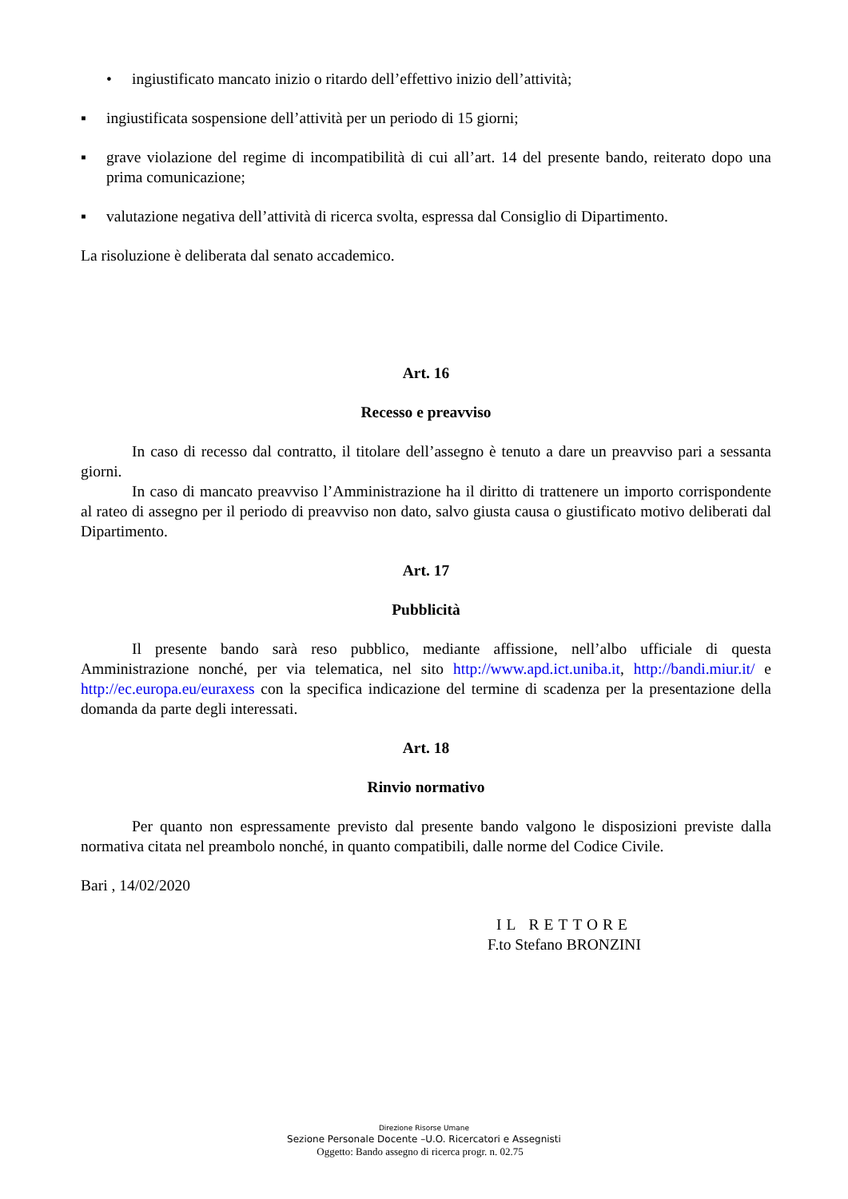• ingiustificato mancato inizio o ritardo dell’effettivo inizio dell’attività;
▪ ingiustificata sospensione dell’attività per un periodo di 15 giorni;
▪ grave violazione del regime di incompatibilità di cui all’art. 14 del presente bando, reiterato dopo una prima comunicazione;
▪ valutazione negativa dell’attività di ricerca svolta, espressa dal Consiglio di Dipartimento.
La risoluzione è deliberata dal senato accademico.
Art. 16
Recesso e preavviso
In caso di recesso dal contratto, il titolare dell’assegno è tenuto a dare un preavviso pari a sessanta giorni.
In caso di mancato preavviso l’Amministrazione ha il diritto di trattenere un importo corrispondente al rateo di assegno per il periodo di preavviso non dato, salvo giusta causa o giustificato motivo deliberati dal Dipartimento.
Art. 17
Pubblicità
Il presente bando sarà reso pubblico, mediante affissione, nell’albo ufficiale di questa Amministrazione nonché, per via telematica, nel sito http://www.apd.ict.uniba.it, http://bandi.miur.it/ e http://ec.europa.eu/euraxess con la specifica indicazione del termine di scadenza per la presentazione della domanda da parte degli interessati.
Art. 18
Rinvio normativo
Per quanto non espressamente previsto dal presente bando valgono le disposizioni previste dalla normativa citata nel preambolo nonché, in quanto compatibili, dalle norme del Codice Civile.
Bari , 14/02/2020
IL RETTORE
F.to Stefano BRONZINI
Direzione Risorse Umane
Sezione Personale Docente –U.O. Ricercatori e Assegnisti
Oggetto: Bando assegno di ricerca progr. n. 02.75